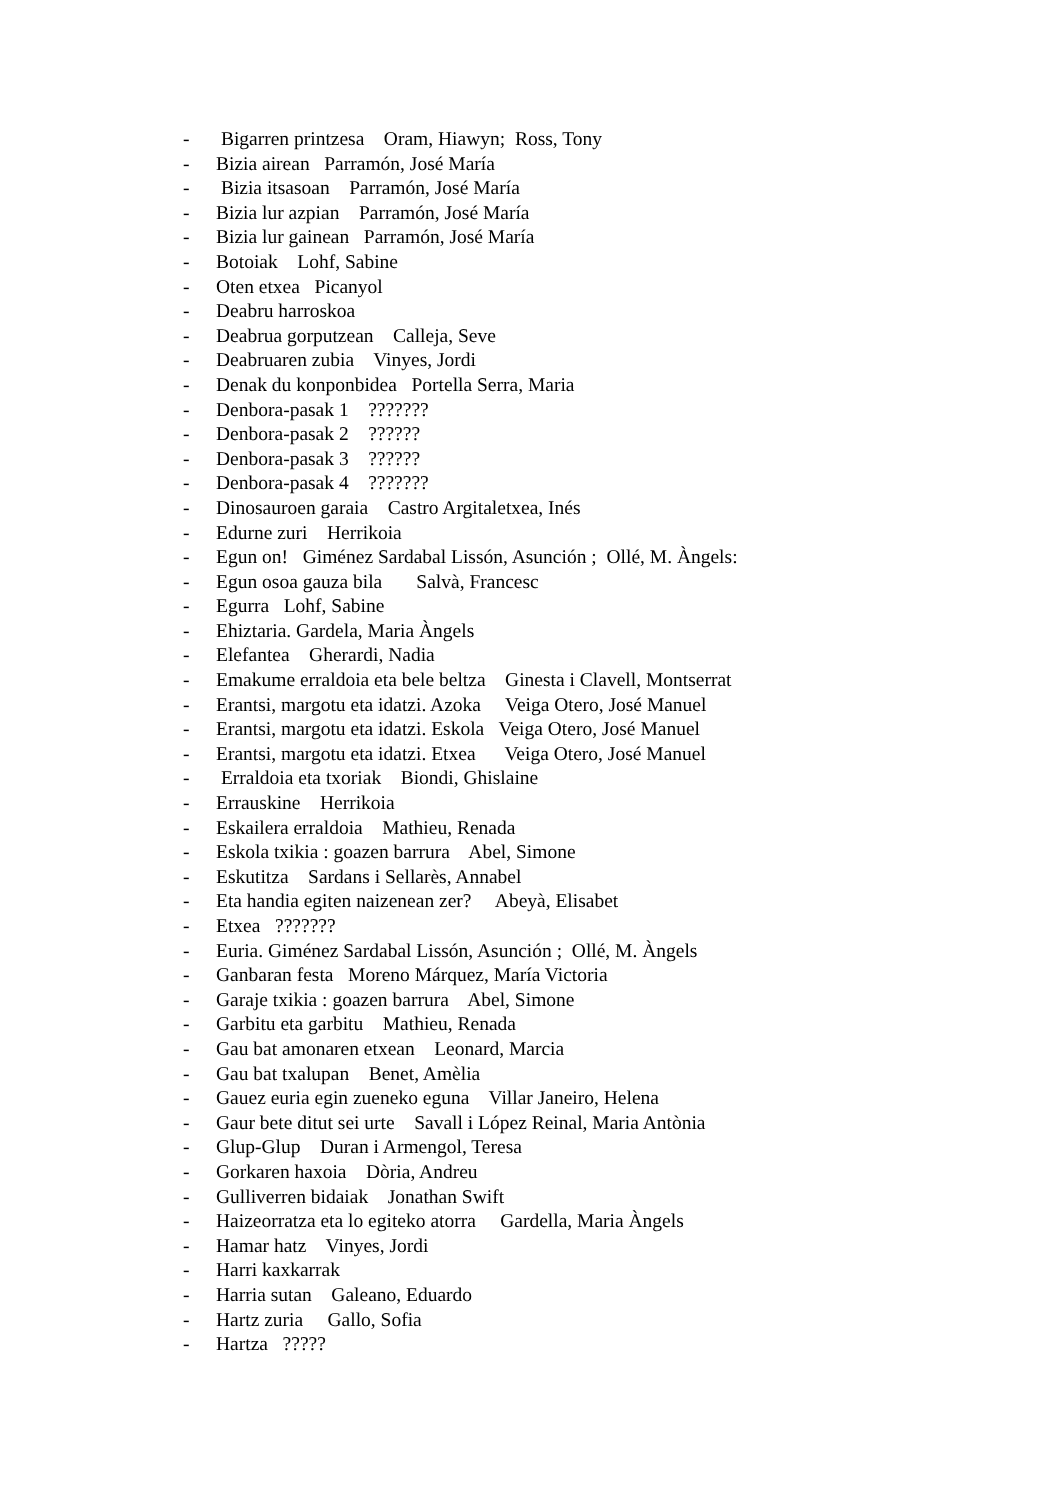- Bigarren printzesa Oram, Hiawyn; Ross, Tony
- Bizia airean Parramón, José María
- Bizia itsasoan Parramón, José María
- Bizia lur azpian Parramón, José María
- Bizia lur gainean Parramón, José María
- Botoiak Lohf, Sabine
- Oten etxea Picanyol
- Deabru harroskoa
- Deabrua gorputzean Calleja, Seve
- Deabruaren zubia Vinyes, Jordi
- Denak du konponbidea Portella Serra, Maria
- Denbora-pasak 1 ???????
- Denbora-pasak 2 ??????
- Denbora-pasak 3 ??????
- Denbora-pasak 4 ???????
- Dinosauroen garaia Castro Argitaletxea, Inés
- Edurne zuri Herrikoia
- Egun on! Giménez Sardabal Lissón, Asunción ; Ollé, M. Àngels:
- Egun osoa gauza bila Salvà, Francesc
- Egurra Lohf, Sabine
- Ehiztaria. Gardela, Maria Àngels
- Elefantea Gherardi, Nadia
- Emakume erraldoia eta bele beltza Ginesta i Clavell, Montserrat
- Erantsi, margotu eta idatzi. Azoka Veiga Otero, José Manuel
- Erantsi, margotu eta idatzi. Eskola Veiga Otero, José Manuel
- Erantsi, margotu eta idatzi. Etxea Veiga Otero, José Manuel
- Erraldoia eta txoriak Biondi, Ghislaine
- Errauskine Herrikoia
- Eskailera erraldoia Mathieu, Renada
- Eskola txikia : goazen barrura Abel, Simone
- Eskutitza Sardans i Sellarès, Annabel
- Eta handia egiten naizenean zer? Abeyà, Elisabet
- Etxea ???????
- Euria. Giménez Sardabal Lissón, Asunción ; Ollé, M. Àngels
- Ganbaran festa Moreno Márquez, María Victoria
- Garaje txikia : goazen barrura Abel, Simone
- Garbitu eta garbitu Mathieu, Renada
- Gau bat amonaren etxean Leonard, Marcia
- Gau bat txalupan Benet, Amèlia
- Gauez euria egin zueneko eguna Villar Janeiro, Helena
- Gaur bete ditut sei urte Savall i López Reinal, Maria Antònia
- Glup-Glup Duran i Armengol, Teresa
- Gorkaren haxoia Dòria, Andreu
- Gulliverren bidaiak Jonathan Swift
- Haizeorratza eta lo egiteko atorra Gardella, Maria Àngels
- Hamar hatz Vinyes, Jordi
- Harri kaxkarrak
- Harria sutan Galeano, Eduardo
- Hartz zuria Gallo, Sofia
- Hartza ?????